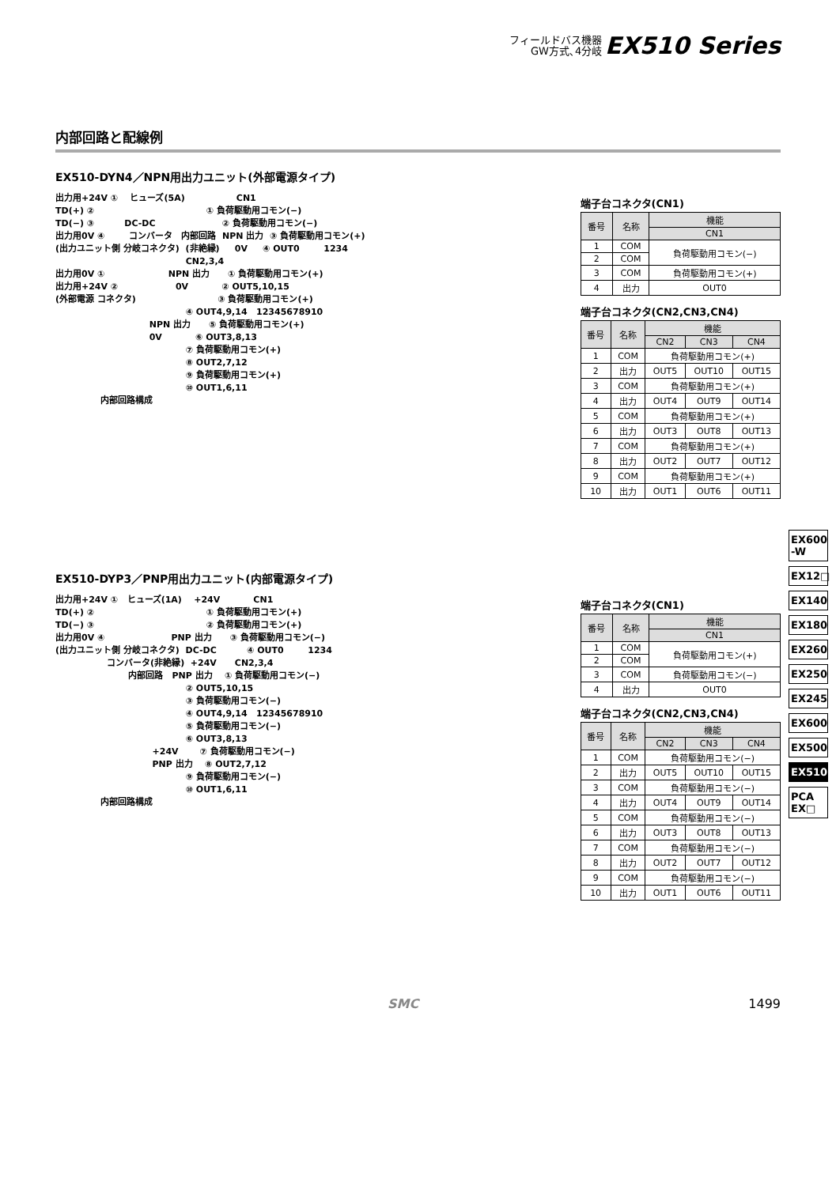フィールドバス機器
GW方式､4分岐 EX510 Series
内部回路と配線例
EX510-DYN4／NPN用出力ユニット(外部電源タイプ)
出力用+24V ①    ヒューズ(5A)                 CN1
TD(+) ②                                     ① 負荷駆動用コモン(−)
TD(−) ③          DC-DC                      ② 負荷駆動用コモン(−)
出力用0V ④        コンバータ   内部回路  NPN 出力  ③ 負荷駆動用コモン(+)
(出力ユニット側 分岐コネクタ)  (非絶縁)     0V     ④ OUT0        1234
                                           CN2,3,4
出力用0V ①                     NPN 出力      ① 負荷駆動用コモン(+)
出力用+24V ②                   0V           ② OUT5,10,15
(外部電源 コネクタ)                           ③ 負荷駆動用コモン(+)
                                           ④ OUT4,9,14   12345678910
                               NPN 出力      ⑤ 負荷駆動用コモン(+)
                               0V           ⑥ OUT3,8,13
                                           ⑦ 負荷駆動用コモン(+)
                                           ⑧ OUT2,7,12
                                           ⑨ 負荷駆動用コモン(+)
                                           ⑩ OUT1,6,11
               内部回路構成
端子台コネクタ(CN1)
| 番号 | 名称 | 機能 |
| --- | --- | --- |
| | | CN1 |
| 1 | COM | 負荷駆動用コモン(−) |
| 2 | COM | |
| 3 | COM | 負荷駆動用コモン(+) |
| 4 | 出力 | OUT0 |
端子台コネクタ(CN2,CN3,CN4)
| 番号 | 名称 | 機能 | | |
| --- | --- | --- | --- | --- |
| | | CN2 | CN3 | CN4 |
| 1 | COM | 負荷駆動用コモン(+) | | |
| 2 | 出力 | OUT5 | OUT10 | OUT15 |
| 3 | COM | 負荷駆動用コモン(+) | | |
| 4 | 出力 | OUT4 | OUT9 | OUT14 |
| 5 | COM | 負荷駆動用コモン(+) | | |
| 6 | 出力 | OUT3 | OUT8 | OUT13 |
| 7 | COM | 負荷駆動用コモン(+) | | |
| 8 | 出力 | OUT2 | OUT7 | OUT12 |
| 9 | COM | 負荷駆動用コモン(+) | | |
| 10 | 出力 | OUT1 | OUT6 | OUT11 |
EX510-DYP3／PNP用出力ユニット(内部電源タイプ)
出力用+24V ①   ヒューズ(1A)    +24V           CN1
TD(+) ②                                     ① 負荷駆動用コモン(+)
TD(−) ③                                     ② 負荷駆動用コモン(+)
出力用0V ④                      PNP 出力      ③ 負荷駆動用コモン(−)
(出力ユニット側 分岐コネクタ)  DC-DC          ④ OUT0        1234
                 コンバータ(非絶縁)  +24V      CN2,3,4
                        内部回路   PNP 出力    ① 負荷駆動用コモン(−)
                                           ② OUT5,10,15
                                           ③ 負荷駆動用コモン(−)
                                           ④ OUT4,9,14   12345678910
                                           ⑤ 負荷駆動用コモン(−)
                                           ⑥ OUT3,8,13
                                +24V       ⑦ 負荷駆動用コモン(−)
                                PNP 出力    ⑧ OUT2,7,12
                                           ⑨ 負荷駆動用コモン(−)
                                           ⑩ OUT1,6,11
               内部回路構成
端子台コネクタ(CN1)
| 番号 | 名称 | 機能 |
| --- | --- | --- |
| | | CN1 |
| 1 | COM | 負荷駆動用コモン(+) |
| 2 | COM | |
| 3 | COM | 負荷駆動用コモン(−) |
| 4 | 出力 | OUT0 |
端子台コネクタ(CN2,CN3,CN4)
| 番号 | 名称 | 機能 | | |
| --- | --- | --- | --- | --- |
| | | CN2 | CN3 | CN4 |
| 1 | COM | 負荷駆動用コモン(−) | | |
| 2 | 出力 | OUT5 | OUT10 | OUT15 |
| 3 | COM | 負荷駆動用コモン(−) | | |
| 4 | 出力 | OUT4 | OUT9 | OUT14 |
| 5 | COM | 負荷駆動用コモン(−) | | |
| 6 | 出力 | OUT3 | OUT8 | OUT13 |
| 7 | COM | 負荷駆動用コモン(−) | | |
| 8 | 出力 | OUT2 | OUT7 | OUT12 |
| 9 | COM | 負荷駆動用コモン(−) | | |
| 10 | 出力 | OUT1 | OUT6 | OUT11 |
EX600 -W
EX12□
EX140
EX180
EX260
EX250
EX245
EX600
EX500
EX510
PCA EX□
SMC 1499